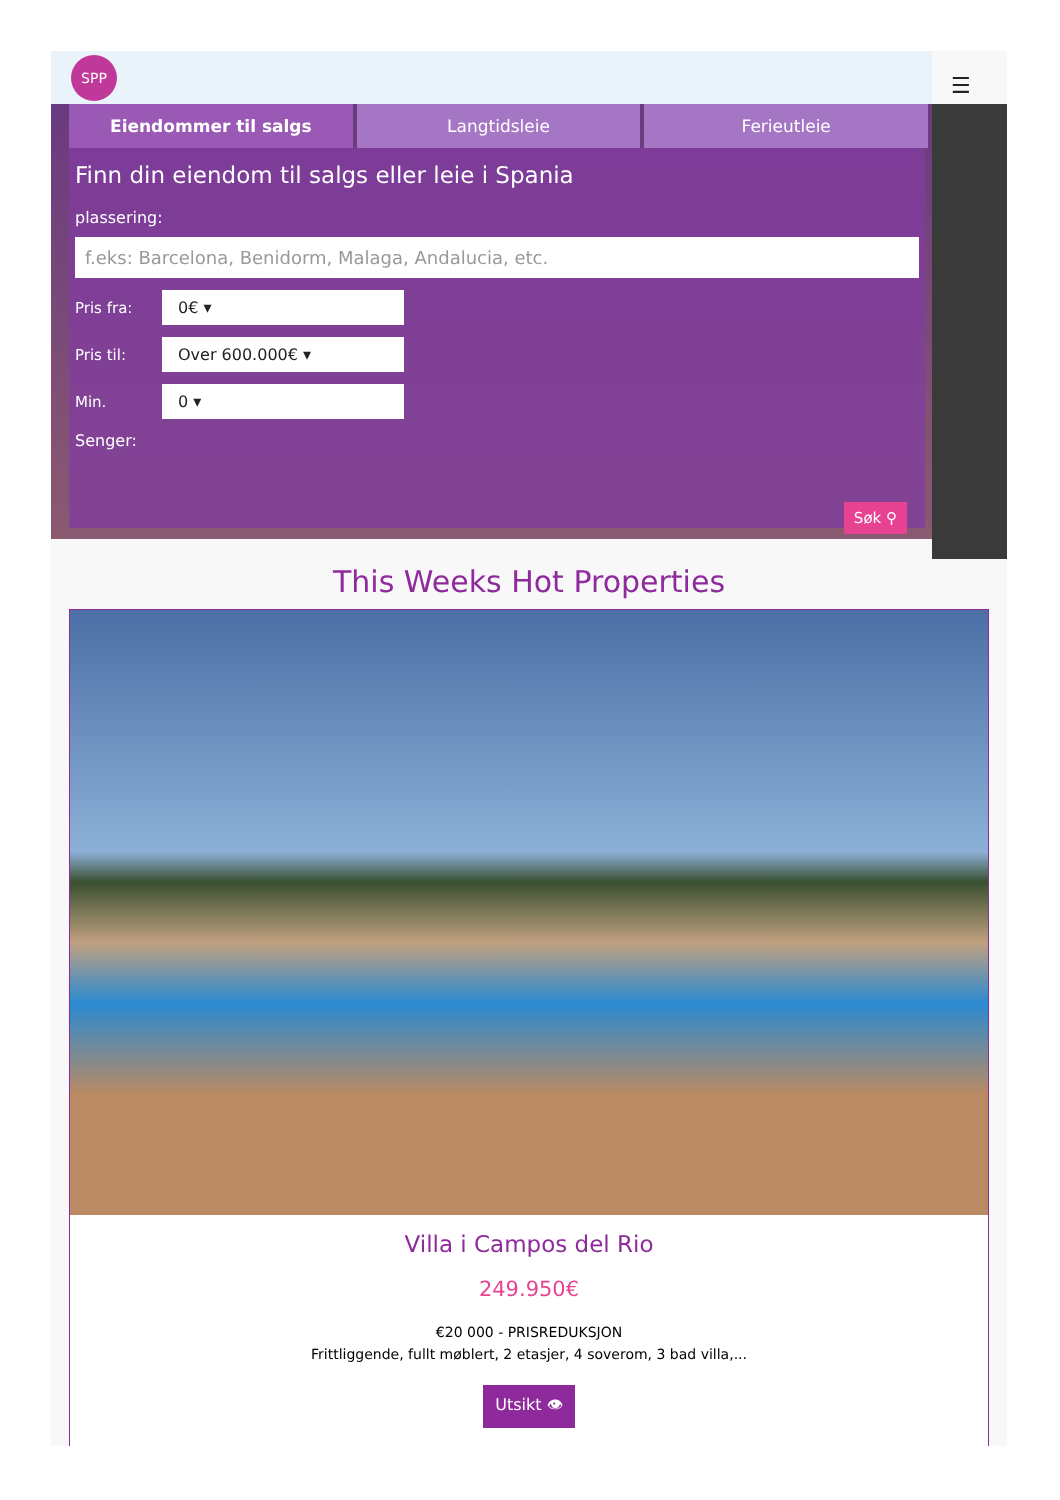SPP
☰
Eiendommer til salgs Langtidsleie Ferieutleie
Finn din eiendom til salgs eller leie i Spania
plassering:
f.eks: Barcelona, Benidorm, Malaga, Andalucia, etc.
Pris fra:
0€ ▾
Pris til:
Over 600.000€ ▾
Min.
0 ▾
Senger:
Søk ⚲
This Weeks Hot Properties
Villa i Campos del Rio
249.950€
€20 000 - PRISREDUKSJON
Frittliggende, fullt møblert, 2 etasjer, 4 soverom, 3 bad villa,...
Utsikt 👁